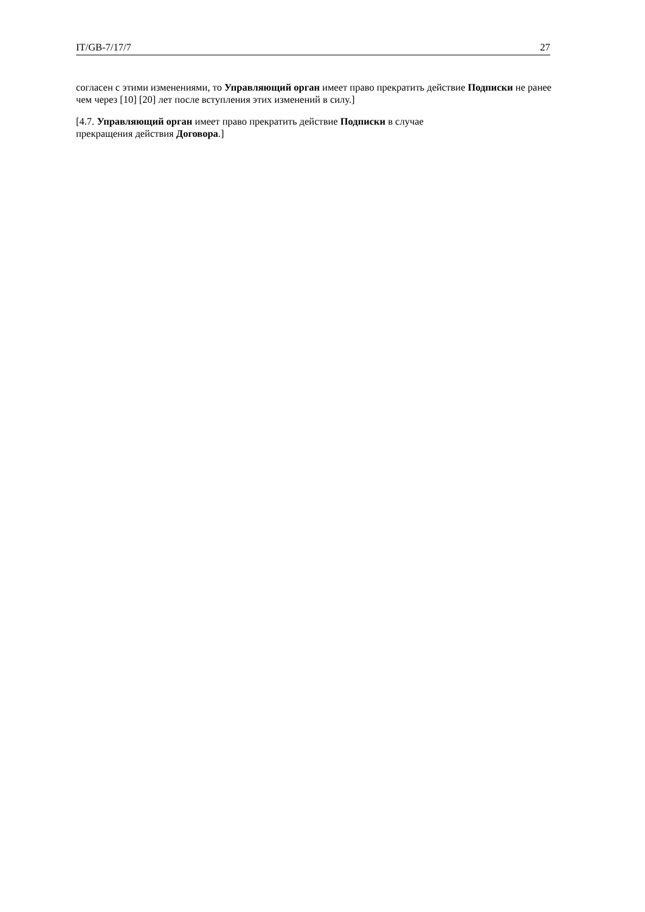IT/GB-7/17/7 27
согласен с этими изменениями, то Управляющий орган имеет право прекратить действие Подписки не ранее чем через [10] [20] лет после вступления этих изменений в силу.]
[4.7. Управляющий орган имеет право прекратить действие Подписки в случае
прекращения действия Договора.]